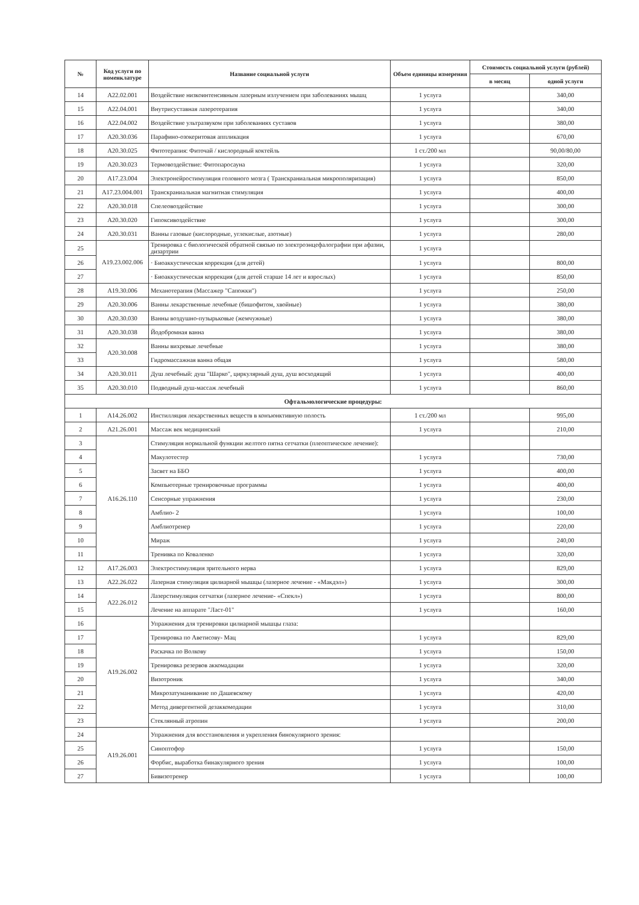| № | Код услуги по номенклатуре | Название социальной услуги | Объем единицы измерения | Стоимость социальной услуги (рублей) | |
| --- | --- | --- | --- | --- | --- |
| | | | | в месяц | одной услуги |
| 14 | A22.02.001 | Воздействие низкоинтенсивным лазерным излучением при заболеваниях мышц | 1 услуга | | 340,00 |
| 15 | A22.04.001 | Внутрисуставная лазеротерапия | 1 услуга | | 340,00 |
| 16 | A22.04.002 | Воздействие ультразвуком при заболеваниях суставов | 1 услуга | | 380,00 |
| 17 | A20.30.036 | Парафино-озокеритовая аппликация | 1 услуга | | 670,00 |
| 18 | A20.30.025 | Фитотерапия: Фиточай / кислородный коктейль | 1 ст./200 мл | | 90,00/80,00 |
| 19 | A20.30.023 | Термовоздействие: Фитопаросауна | 1 услуга | | 320,00 |
| 20 | A17.23.004 | Электронейростимуляция головного мозга ( Транскраниальная микрополяризация) | 1 услуга | | 850,00 |
| 21 | A17.23.004.001 | Транскраниальная магнитная стимуляция | 1 услуга | | 400,00 |
| 22 | A20.30.018 | Спелеовоздействие | 1 услуга | | 300,00 |
| 23 | A20.30.020 | Гипоксивоздействие | 1 услуга | | 300,00 |
| 24 | A20.30.031 | Ванны газовые (кислородные, углекислые, азотные) | 1 услуга | | 280,00 |
| 25 | A19.23.002.006 | Тренировка с биологической обратной связью по электроэнцефалографии при афазии, дизартрии | 1 услуга | | |
| 26 | | · Биоаккустическая коррекция (для детей) | 1 услуга | | 800,00 |
| 27 | | · Биоаккустическая коррекция (для детей старше 14 лет и взрослых) | 1 услуга | | 850,00 |
| 28 | A19.30.006 | Механотерапия (Массажер "Сапожки") | 1 услуга | | 250,00 |
| 29 | A20.30.006 | Ванны лекарственные лечебные (бишофитом, хвойные) | 1 услуга | | 380,00 |
| 30 | A20.30.030 | Ванны воздушно-пузырьковые (жемчужные) | 1 услуга | | 380,00 |
| 31 | A20.30.038 | Йодобромная ванна | 1 услуга | | 380,00 |
| 32 | A20.30.008 | Ванны вихревые лечебные | 1 услуга | | 380,00 |
| 33 | | Гидромассажная ванна общая | 1 услуга | | 580,00 |
| 34 | A20.30.011 | Душ лечебный: душ "Шарко", циркулярный душ, душ восходящий | 1 услуга | | 400,00 |
| 35 | A20.30.010 | Подводный душ-массаж лечебный | 1 услуга | | 860,00 |
| Офтальмологические процедуры: | | | | | |
| 1 | A14.26.002 | Инстилляция лекарственных веществ в конъюнктивную полость | 1 ст./200 мл | | 995,00 |
| 2 | A21.26.001 | Массаж век медицинский | 1 услуга | | 210,00 |
| 3 | A16.26.110 | Стимуляция нормальной функции желтого пятна сетчатки (плеоптическое лечение): | | | |
| 4 | | Макулотестер | 1 услуга | | 730,00 |
| 5 | | Засвет на ББО | 1 услуга | | 400,00 |
| 6 | | Компьютерные тренировочные программы | 1 услуга | | 400,00 |
| 7 | | Сенсорные упражнения | 1 услуга | | 230,00 |
| 8 | | Амблио- 2 | 1 услуга | | 100,00 |
| 9 | | Амблиотренер | 1 услуга | | 220,00 |
| 10 | | Мираж | 1 услуга | | 240,00 |
| 11 | | Тренивка по Коваленко | 1 услуга | | 320,00 |
| 12 | A17.26.003 | Электростимуляция зрительного нерва | 1 услуга | | 829,00 |
| 13 | A22.26.022 | Лазерная стимуляция цилиарной мышцы (лазерное лечение - «Макдэл») | 1 услуга | | 300,00 |
| 14 | A22.26.012 | Лазерстимуляция сетчатки (лазерное лечение- «Спекл») | 1 услуга | | 800,00 |
| 15 | | Лечение на аппарате "Ласт-01" | 1 услуга | | 160,00 |
| 16 | A19.26.002 | Упражнения для тренировки цилиарной мышцы глаза: | | | |
| 17 | | Тренировка по Аветисову- Мац | 1 услуга | | 829,00 |
| 18 | | Раскачка по Волкову | 1 услуга | | 150,00 |
| 19 | | Тренировка резервов аккомадации | 1 услуга | | 320,00 |
| 20 | | Визотроник | 1 услуга | | 340,00 |
| 21 | | Микрозатуманивание по Дашевскому | 1 услуга | | 420,00 |
| 22 | | Метод дивергентной дезаккомодации | 1 услуга | | 310,00 |
| 23 | | Стеклянный атропин | 1 услуга | | 200,00 |
| 24 | A19.26.001 | Упражнения для восстановления и укрепления бинокулярного зрения: | | | |
| 25 | | Синоптофор | 1 услуга | | 150,00 |
| 26 | | Форбис, выработка бинакулярного зрения | 1 услуга | | 100,00 |
| 27 | | Бивизотренер | 1 услуга | | 100,00 |